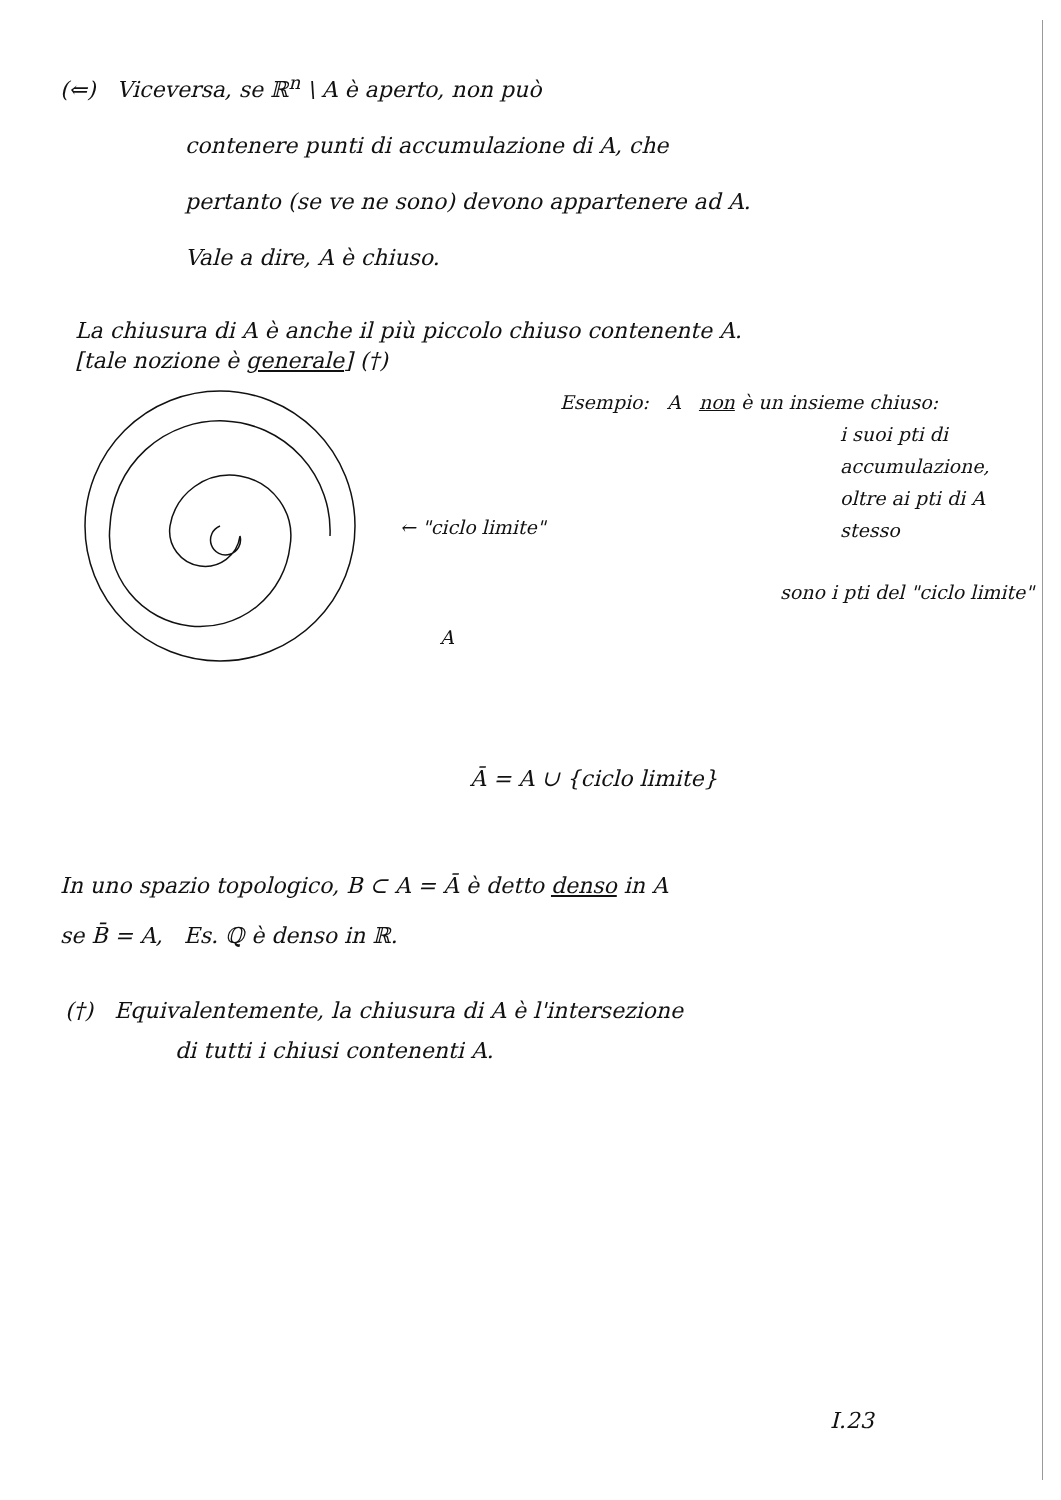(⇐) Viceversa, se ℝ<sup>n</sup> \ A è aperto, non può
contenere punti di accumulazione di A, che
pertanto (se ve ne sono) devono appartenere ad A.
Vale a dire, A è chiuso.
La chiusura di A è anche il più piccolo chiuso contenente A.
[tale nozione è generale] (†)
← "ciclo limite"
A
Esempio: A non è un insieme chiuso:
i suoi pti di accumulazione, oltre ai pti di A stesso
sono i pti del "ciclo limite"
Ā = A ∪ {ciclo limite}
In uno spazio topologico, B ⊂ A = Ā è detto denso in A
se B̄ = A, Es. ℚ è denso in ℝ.
(†) Equivalentemente, la chiusura di A è l'intersezione
di tutti i chiusi contenenti A.
I.23